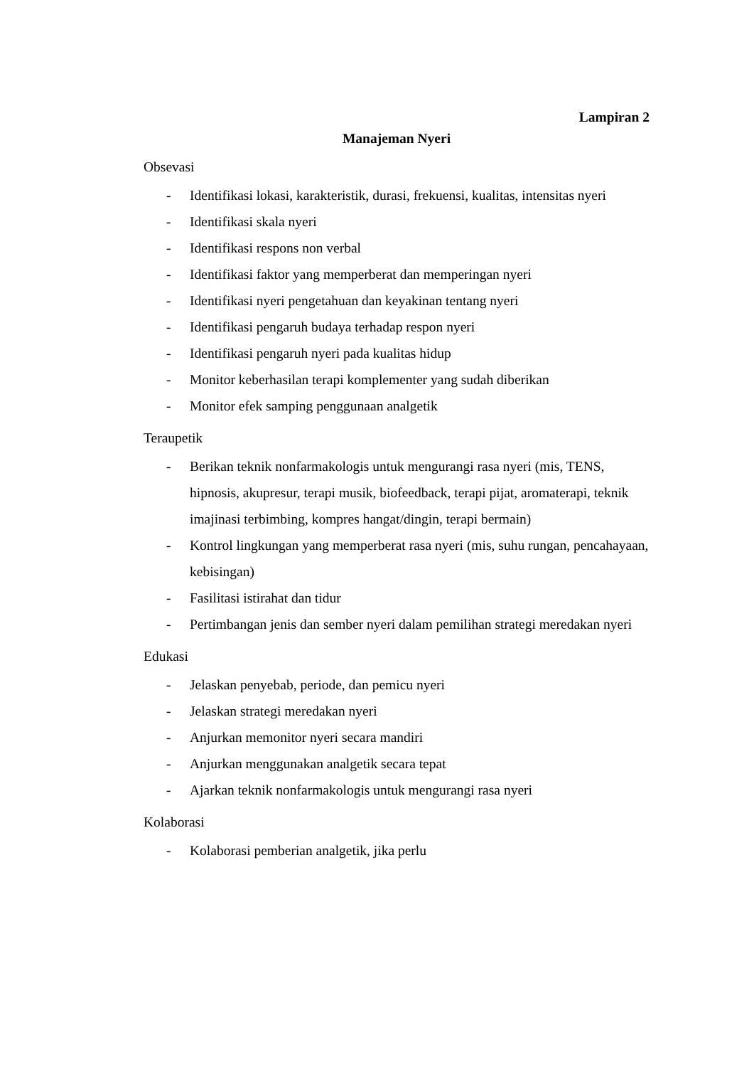Lampiran 2
Manajeman Nyeri
Obsevasi
- Identifikasi lokasi, karakteristik, durasi, frekuensi, kualitas, intensitas nyeri
- Identifikasi skala nyeri
- Identifikasi respons non verbal
- Identifikasi faktor yang memperberat dan memperingan nyeri
- Identifikasi nyeri pengetahuan dan keyakinan tentang nyeri
- Identifikasi pengaruh budaya terhadap respon nyeri
- Identifikasi pengaruh nyeri pada kualitas hidup
- Monitor keberhasilan terapi komplementer yang sudah diberikan
- Monitor efek samping penggunaan analgetik
Teraupetik
- Berikan teknik nonfarmakologis untuk mengurangi rasa nyeri (mis, TENS, hipnosis, akupresur, terapi musik, biofeedback, terapi pijat, aromaterapi, teknik imajinasi terbimbing, kompres hangat/dingin, terapi bermain)
- Kontrol lingkungan yang memperberat rasa nyeri (mis, suhu rungan, pencahayaan, kebisingan)
- Fasilitasi istirahat dan tidur
- Pertimbangan jenis dan sember nyeri dalam pemilihan strategi meredakan nyeri
Edukasi
- Jelaskan penyebab, periode, dan pemicu nyeri
- Jelaskan strategi meredakan nyeri
- Anjurkan memonitor nyeri secara mandiri
- Anjurkan menggunakan analgetik secara tepat
- Ajarkan teknik nonfarmakologis untuk mengurangi rasa nyeri
Kolaborasi
- Kolaborasi pemberian analgetik, jika perlu